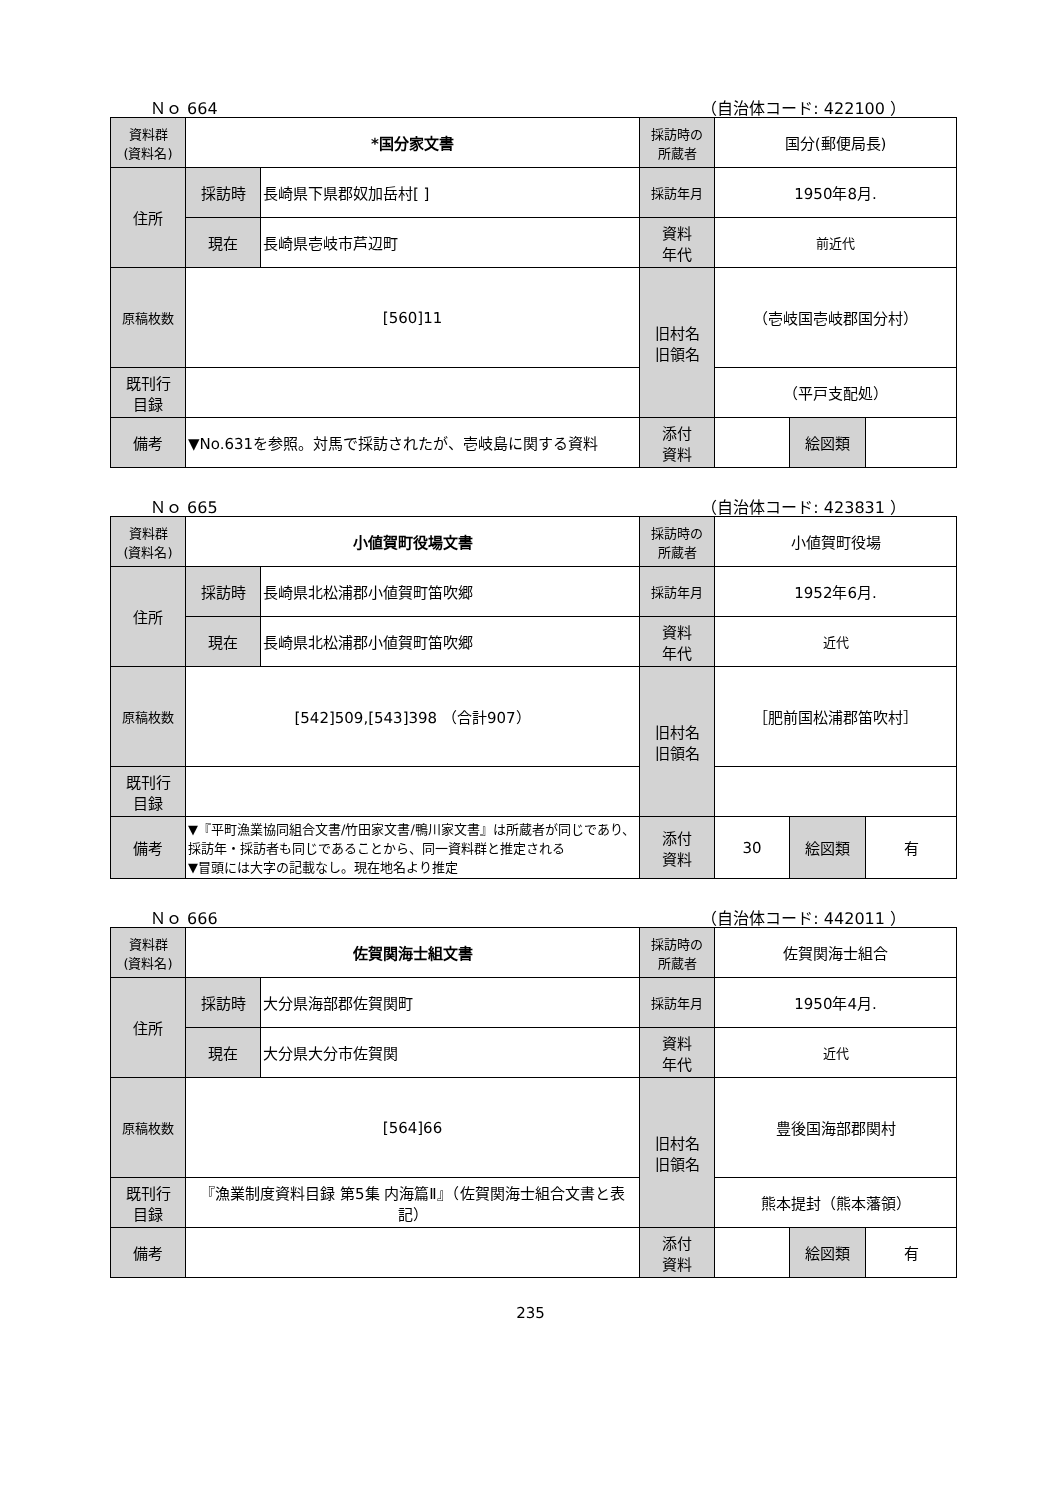Ｎｏ 664 （自治体コード: 422100 ）
| 資料群 (資料名) | *国分家文書 | | 採訪時の 所蔵者 | 国分(郵便局長) | | |
| 住所 | 採訪時 | 長崎県下県郡奴加岳村[ ] | 採訪年月 | 1950年8月. | | |
| | 現在 | 長崎県壱岐市芦辺町 | 資料 年代 | 前近代 | | |
| 原稿枚数 | [560]11 | | 旧村名 旧領名 | （壱岐国壱岐郡国分村） | | |
| 既刊行 目録 | | | | （平戸支配処） | | |
| 備考 | ▼No.631を参照。対馬で採訪されたが、壱岐島に関する資料 | | | | | |
| | | | 添付 資料 | | 絵図類 | |
Ｎｏ 665 （自治体コード: 423831 ）
| 資料群 (資料名) | 小値賀町役場文書 | | 採訪時の 所蔵者 | 小値賀町役場 | | |
| 住所 | 採訪時 | 長崎県北松浦郡小値賀町笛吹郷 | 採訪年月 | 1952年6月. | | |
| | 現在 | 長崎県北松浦郡小値賀町笛吹郷 | 資料 年代 | 近代 | | |
| 原稿枚数 | [542]509,[543]398 （合計907） | | 旧村名 旧領名 | ［肥前国松浦郡笛吹村］ | | |
| 既刊行 目録 | | | | | | |
| 備考 | ▼『平町漁業協同組合文書/竹田家文書/鴨川家文書』は所蔵者が同じであり、採訪年・採訪者も同じであることから、同一資料群と推定される ▼冒頭には大字の記載なし。現在地名より推定 | | | | | |
| | | | 添付 資料 | 30 | 絵図類 | 有 |
Ｎｏ 666 （自治体コード: 442011 ）
| 資料群 (資料名) | 佐賀関海士組文書 | | 採訪時の 所蔵者 | 佐賀関海士組合 | | |
| 住所 | 採訪時 | 大分県海部郡佐賀関町 | 採訪年月 | 1950年4月. | | |
| | 現在 | 大分県大分市佐賀関 | 資料 年代 | 近代 | | |
| 原稿枚数 | [564]66 | | 旧村名 旧領名 | 豊後国海部郡関村 | | |
| 既刊行 目録 | 『漁業制度資料目録 第5集 内海篇Ⅱ』（佐賀関海士組合文書と表記） | | | 熊本提封（熊本藩領） | | |
| 備考 | | | | | | |
| | | | 添付 資料 | | 絵図類 | 有 |
235